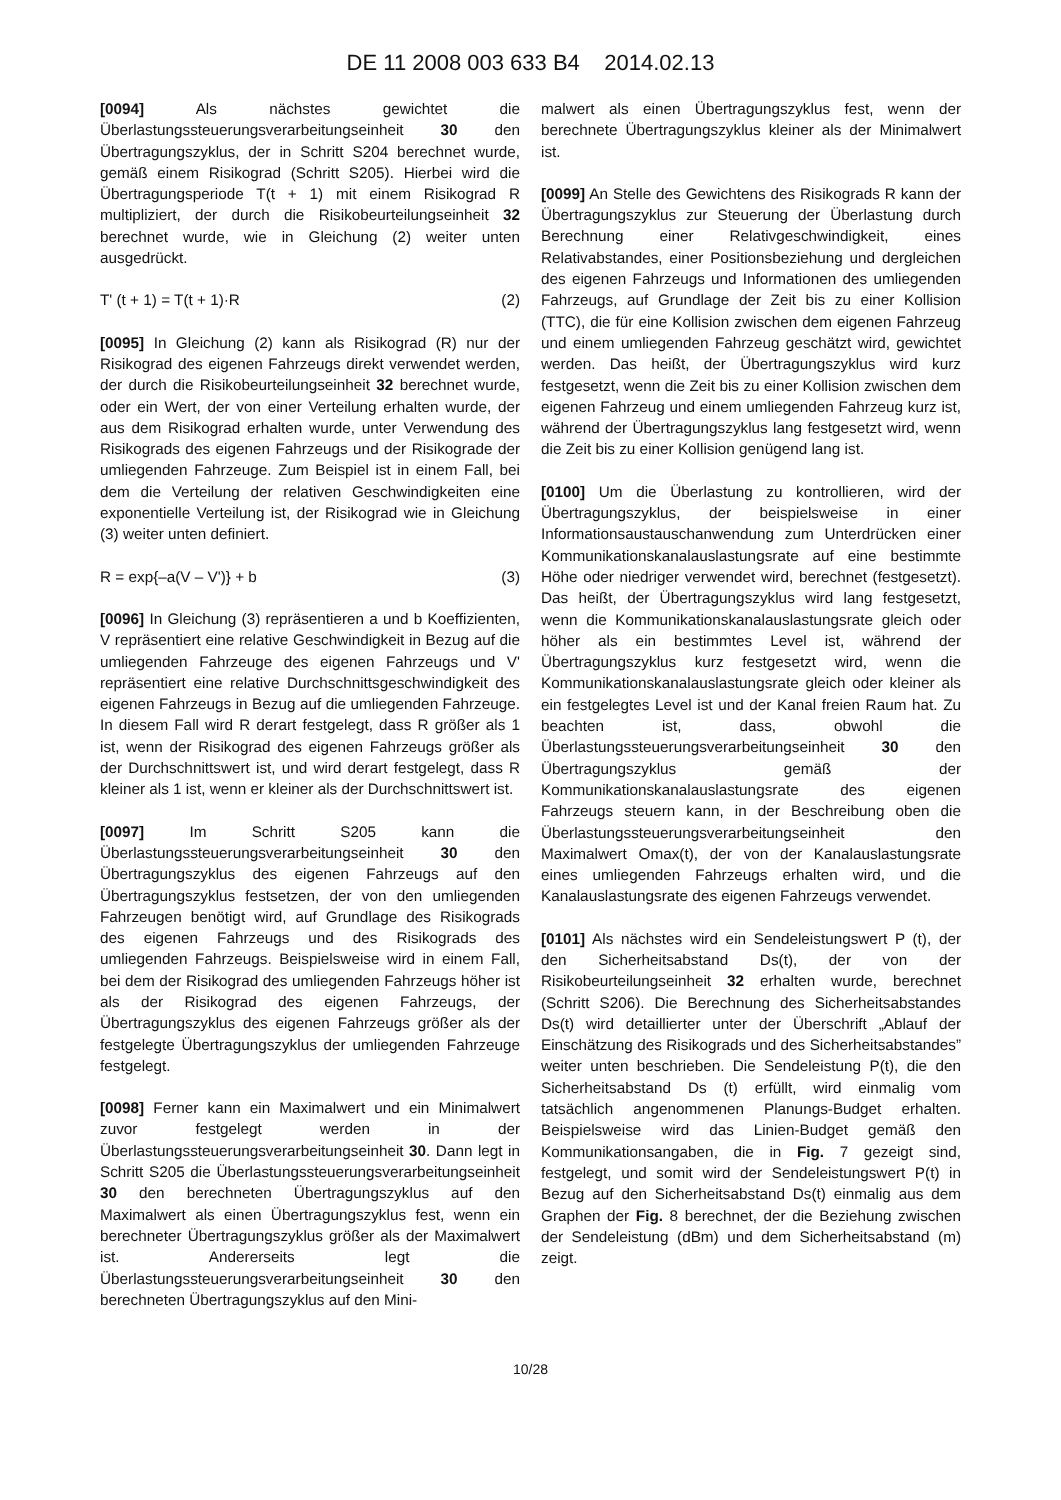DE 11 2008 003 633 B4 2014.02.13
[0094] Als nächstes gewichtet die Überlastungssteuerungsverarbeitungseinheit 30 den Übertragungszyklus, der in Schritt S204 berechnet wurde, gemäß einem Risikograd (Schritt S205). Hierbei wird die Übertragungsperiode T(t + 1) mit einem Risikograd R multipliziert, der durch die Risikobeurteilungseinheit 32 berechnet wurde, wie in Gleichung (2) weiter unten ausgedrückt.
T' (t + 1) = T(t + 1)·R (2)
[0095] In Gleichung (2) kann als Risikograd (R) nur der Risikograd des eigenen Fahrzeugs direkt verwendet werden, der durch die Risikobeurteilungseinheit 32 berechnet wurde, oder ein Wert, der von einer Verteilung erhalten wurde, der aus dem Risikograd erhalten wurde, unter Verwendung des Risikograds des eigenen Fahrzeugs und der Risikograde der umliegenden Fahrzeuge. Zum Beispiel ist in einem Fall, bei dem die Verteilung der relativen Geschwindigkeiten eine exponentielle Verteilung ist, der Risikograd wie in Gleichung (3) weiter unten definiert.
R = exp{–a(V – V')} + b (3)
[0096] In Gleichung (3) repräsentieren a und b Koeffizienten, V repräsentiert eine relative Geschwindigkeit in Bezug auf die umliegenden Fahrzeuge des eigenen Fahrzeugs und V' repräsentiert eine relative Durchschnittsgeschwindigkeit des eigenen Fahrzeugs in Bezug auf die umliegenden Fahrzeuge. In diesem Fall wird R derart festgelegt, dass R größer als 1 ist, wenn der Risikograd des eigenen Fahrzeugs größer als der Durchschnittswert ist, und wird derart festgelegt, dass R kleiner als 1 ist, wenn er kleiner als der Durchschnittswert ist.
[0097] Im Schritt S205 kann die Überlastungssteuerungsverarbeitungseinheit 30 den Übertragungszyklus des eigenen Fahrzeugs auf den Übertragungszyklus festsetzen, der von den umliegenden Fahrzeugen benötigt wird, auf Grundlage des Risikograds des eigenen Fahrzeugs und des Risikograds des umliegenden Fahrzeugs. Beispielsweise wird in einem Fall, bei dem der Risikograd des umliegenden Fahrzeugs höher ist als der Risikograd des eigenen Fahrzeugs, der Übertragungszyklus des eigenen Fahrzeugs größer als der festgelegte Übertragungszyklus der umliegenden Fahrzeuge festgelegt.
[0098] Ferner kann ein Maximalwert und ein Minimalwert zuvor festgelegt werden in der Überlastungssteuerungsverarbeitungseinheit 30. Dann legt in Schritt S205 die Überlastungssteuerungsverarbeitungseinheit 30 den berechneten Übertragungszyklus auf den Maximalwert als einen Übertragungszyklus fest, wenn ein berechneter Übertragungszyklus größer als der Maximalwert ist. Andererseits legt die Überlastungssteuerungsverarbeitungseinheit 30 den berechneten Übertragungszyklus auf den Mini-
malwert als einen Übertragungszyklus fest, wenn der berechnete Übertragungszyklus kleiner als der Minimalwert ist.
[0099] An Stelle des Gewichtens des Risikograds R kann der Übertragungszyklus zur Steuerung der Überlastung durch Berechnung einer Relativgeschwindigkeit, eines Relativabstandes, einer Positionsbeziehung und dergleichen des eigenen Fahrzeugs und Informationen des umliegenden Fahrzeugs, auf Grundlage der Zeit bis zu einer Kollision (TTC), die für eine Kollision zwischen dem eigenen Fahrzeug und einem umliegenden Fahrzeug geschätzt wird, gewichtet werden. Das heißt, der Übertragungszyklus wird kurz festgesetzt, wenn die Zeit bis zu einer Kollision zwischen dem eigenen Fahrzeug und einem umliegenden Fahrzeug kurz ist, während der Übertragungszyklus lang festgesetzt wird, wenn die Zeit bis zu einer Kollision genügend lang ist.
[0100] Um die Überlastung zu kontrollieren, wird der Übertragungszyklus, der beispielsweise in einer Informationsaustauschanwendung zum Unterdrücken einer Kommunikationskanalauslastungsrate auf eine bestimmte Höhe oder niedriger verwendet wird, berechnet (festgesetzt). Das heißt, der Übertragungszyklus wird lang festgesetzt, wenn die Kommunikationskanalauslastungsrate gleich oder höher als ein bestimmtes Level ist, während der Übertragungszyklus kurz festgesetzt wird, wenn die Kommunikationskanalauslastungsrate gleich oder kleiner als ein festgelegtes Level ist und der Kanal freien Raum hat. Zu beachten ist, dass, obwohl die Überlastungssteuerungsverarbeitungseinheit 30 den Übertragungszyklus gemäß der Kommunikationskanalauslastungsrate des eigenen Fahrzeugs steuern kann, in der Beschreibung oben die Überlastungssteuerungsverarbeitungseinheit den Maximalwert Omax(t), der von der Kanalauslastungsrate eines umliegenden Fahrzeugs erhalten wird, und die Kanalauslastungsrate des eigenen Fahrzeugs verwendet.
[0101] Als nächstes wird ein Sendeleistungswert P (t), der den Sicherheitsabstand Ds(t), der von der Risikobeurteilungseinheit 32 erhalten wurde, berechnet (Schritt S206). Die Berechnung des Sicherheitsabstandes Ds(t) wird detaillierter unter der Überschrift „Ablauf der Einschätzung des Risikograds und des Sicherheitsabstandes” weiter unten beschrieben. Die Sendeleistung P(t), die den Sicherheitsabstand Ds (t) erfüllt, wird einmalig vom tatsächlich angenommenen Planungs-Budget erhalten. Beispielsweise wird das Linien-Budget gemäß den Kommunikationsangaben, die in Fig. 7 gezeigt sind, festgelegt, und somit wird der Sendeleistungswert P(t) in Bezug auf den Sicherheitsabstand Ds(t) einmalig aus dem Graphen der Fig. 8 berechnet, der die Beziehung zwischen der Sendeleistung (dBm) und dem Sicherheitsabstand (m) zeigt.
10/28